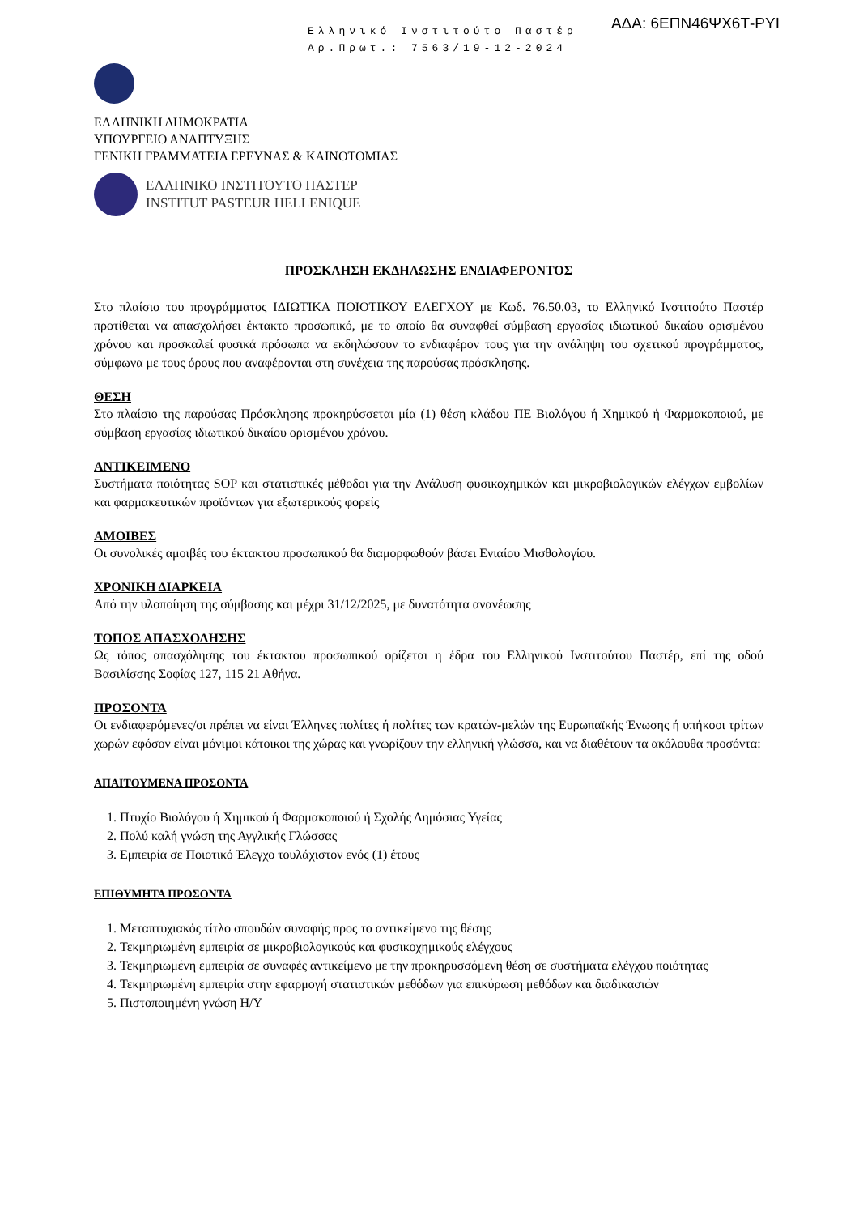Ελληνικό Ινστιτούτο Παστέρ
Αρ.Πρωτ.: 7563/19-12-2024
ΑΔΑ: 6ΕΠΝ46ΨΧ6Τ-ΡΥΙ
ΕΛΛΗΝΙΚΗ ΔΗΜΟΚΡΑΤΙΑ
ΥΠΟΥΡΓΕΙΟ ΑΝΑΠΤΥΞΗΣ
ΓΕΝΙΚΗ ΓΡΑΜΜΑΤΕΙΑ ΕΡΕΥΝΑΣ & ΚΑΙΝΟΤΟΜΙΑΣ
ΕΛΛΗΝΙΚΟ ΙΝΣΤΙΤΟΥΤΟ ΠΑΣΤΕΡ
INSTITUT PASTEUR HELLENIQUE
ΠΡΟΣΚΛΗΣΗ ΕΚΔΗΛΩΣΗΣ ΕΝΔΙΑΦΕΡΟΝΤΟΣ
Στο πλαίσιο του προγράμματος ΙΔΙΩΤΙΚΑ ΠΟΙΟΤΙΚΟΥ ΕΛΕΓΧΟΥ με Κωδ. 76.50.03, το Ελληνικό Ινστιτούτο Παστέρ προτίθεται να απασχολήσει έκτακτο προσωπικό, με το οποίο θα συναφθεί σύμβαση εργασίας ιδιωτικού δικαίου ορισμένου χρόνου και προσκαλεί φυσικά πρόσωπα να εκδηλώσουν το ενδιαφέρον τους για την ανάληψη του σχετικού προγράμματος, σύμφωνα με τους όρους που αναφέρονται στη συνέχεια της παρούσας πρόσκλησης.
ΘΕΣΗ
Στο πλαίσιο της παρούσας Πρόσκλησης προκηρύσσεται μία (1) θέση κλάδου ΠΕ Βιολόγου ή Χημικού ή Φαρμακοποιού, με σύμβαση εργασίας ιδιωτικού δικαίου ορισμένου χρόνου.
ΑΝΤΙΚΕΙΜΕΝΟ
Συστήματα ποιότητας SOP και στατιστικές μέθοδοι για την Ανάλυση φυσικοχημικών και μικροβιολογικών ελέγχων εμβολίων και φαρμακευτικών προϊόντων για εξωτερικούς φορείς
ΑΜΟΙΒΕΣ
Οι συνολικές αμοιβές του έκτακτου προσωπικού θα διαμορφωθούν βάσει Ενιαίου Μισθολογίου.
ΧΡΟΝΙΚΗ ΔΙΑΡΚΕΙΑ
Από την υλοποίηση της σύμβασης και μέχρι 31/12/2025, με δυνατότητα ανανέωσης
ΤΟΠΟΣ ΑΠΑΣΧΟΛΗΣΗΣ
Ως τόπος απασχόλησης του έκτακτου προσωπικού ορίζεται η έδρα του Ελληνικού Ινστιτούτου Παστέρ, επί της οδού Βασιλίσσης Σοφίας 127, 115 21 Αθήνα.
ΠΡΟΣΟΝΤΑ
Οι ενδιαφερόμενες/οι πρέπει να είναι Έλληνες πολίτες ή πολίτες των κρατών-μελών της Ευρωπαϊκής Ένωσης ή υπήκοοι τρίτων χωρών εφόσον είναι μόνιμοι κάτοικοι της χώρας και γνωρίζουν την ελληνική γλώσσα, και να διαθέτουν τα ακόλουθα προσόντα:
ΑΠΑΙΤΟΥΜΕΝΑ ΠΡΟΣΟΝΤΑ
1. Πτυχίο Βιολόγου ή Χημικού ή Φαρμακοποιού ή Σχολής Δημόσιας Υγείας
2. Πολύ καλή γνώση της Αγγλικής Γλώσσας
3. Εμπειρία σε Ποιοτικό Έλεγχο τουλάχιστον ενός (1) έτους
ΕΠΙΘΥΜΗΤΑ ΠΡΟΣΟΝΤΑ
1. Μεταπτυχιακός τίτλο σπουδών συναφής προς το αντικείμενο της θέσης
2. Τεκμηριωμένη εμπειρία σε μικροβιολογικούς και φυσικοχημικούς ελέγχους
3. Τεκμηριωμένη εμπειρία σε συναφές αντικείμενο με την προκηρυσσόμενη θέση σε συστήματα ελέγχου ποιότητας
4. Τεκμηριωμένη εμπειρία στην εφαρμογή στατιστικών μεθόδων για επικύρωση μεθόδων και διαδικασιών
5. Πιστοποιημένη γνώση Η/Υ